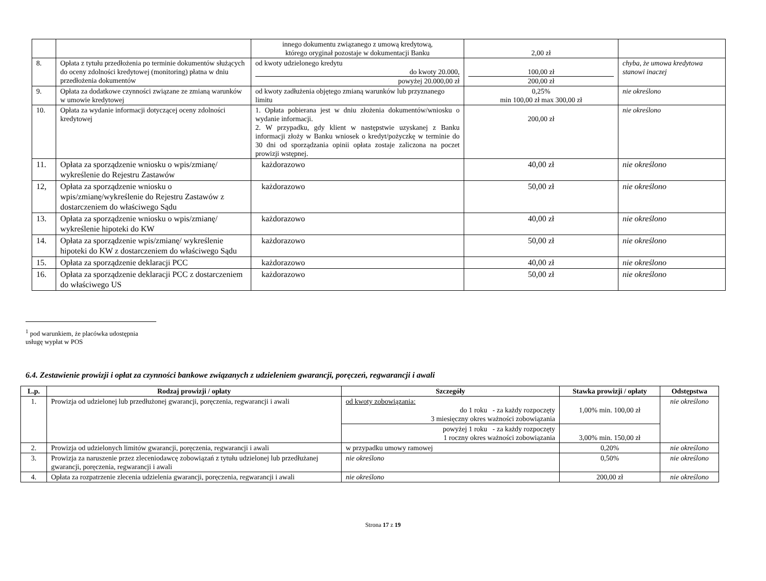| | | innego dokumentu związanego z umową kredytową, którego oryginał pozostaje w dokumentacji Banku | 2,00 zł | |
| 8. | Opłata z tytułu przedłożenia po terminie dokumentów służących do oceny zdolności kredytowej (monitoring) płatna w dniu przedłożenia dokumentów | od kwoty udzielonego kredytu do kwoty 20.000, powyżej 20.000,00 zł | 100,00 zł 200,00 zł | chyba, że umowa kredytowa stanowi inaczej |
| 9. | Opłata za dodatkowe czynności związane ze zmianą warunków w umowie kredytowej | od kwoty zadłużenia objętego zmianą warunków lub przyznanego limitu | 0,25% min 100,00 zł max 300,00 zł | nie określono |
| 10. | Opłata za wydanie informacji dotyczącej oceny zdolności kredytowej | 1. Opłata pobierana jest w dniu złożenia dokumentów/wniosku o wydanie informacji. 2. W przypadku, gdy klient w następstwie uzyskanej z Banku informacji złoży w Banku wniosek o kredyt/pożyczkę w terminie do 30 dni od sporządzania opinii opłata zostaje zaliczona na poczet prowizji wstępnej. | 200,00 zł | nie określono |
| 11. | Opłata za sporządzenie wniosku o wpis/zmianę/ wykreślenie do Rejestru Zastawów | każdorazowo | 40,00 zł | nie określono |
| 12, | Opłata za sporządzenie wniosku o wpis/zmianę/wykreślenie do Rejestru Zastawów z dostarczeniem do właściwego Sądu | każdorazowo | 50,00 zł | nie określono |
| 13. | Opłata za sporządzenie wniosku o wpis/zmianę/ wykreślenie hipoteki do KW | każdorazowo | 40,00 zł | nie określono |
| 14. | Opłata za sporządzenie wpis/zmianę/ wykreślenie hipoteki do KW z dostarczeniem do właściwego Sądu | każdorazowo | 50,00 zł | nie określono |
| 15. | Opłata za sporządzenie deklaracji PCC | każdorazowo | 40,00 zł | nie określono |
| 16. | Opłata za sporządzenie deklaracji PCC z dostarczeniem do właściwego US | każdorazowo | 50,00 zł | nie określono |
<sup>1</sup> pod warunkiem, że placówka udostępnia usługę wypłat w POS
6.4. Zestawienie prowizji i opłat za czynności bankowe związanych z udzieleniem gwarancji, poręczeń, regwarancji i awali
| L.p. | Rodzaj prowizji / opłaty | Szczegóły | Stawka prowizji / opłaty | Odstępstwa |
| --- | --- | --- | --- | --- |
| 1. | Prowizja od udzielonej lub przedłużonej gwarancji, poręczenia, regwarancji i awali | od kwoty zobowiązania: do 1 roku - za każdy rozpoczęty 3 miesięczny okres ważności zobowiązania | 1,00% min. 100,00 zł | nie określono |
| | | powyżej 1 roku - za każdy rozpoczęty 1 roczny okres ważności zobowiązania | 3,00% min. 150,00 zł | |
| 2. | Prowizja od udzielonych limitów gwarancji, poręczenia, regwarancji i awali | w przypadku umowy ramowej | 0,20% | nie określono |
| 3. | Prowizja za naruszenie przez zleceniodawcę zobowiązań z tytułu udzielonej lub przedłużanej gwarancji, poręczenia, regwarancji i awali | nie określono | 0,50% | nie określono |
| 4. | Opłata za rozpatrzenie zlecenia udzielenia gwarancji, poręczenia, regwarancji i awali | nie określono | 200,00 zł | nie określono |
Strona 17 z 19